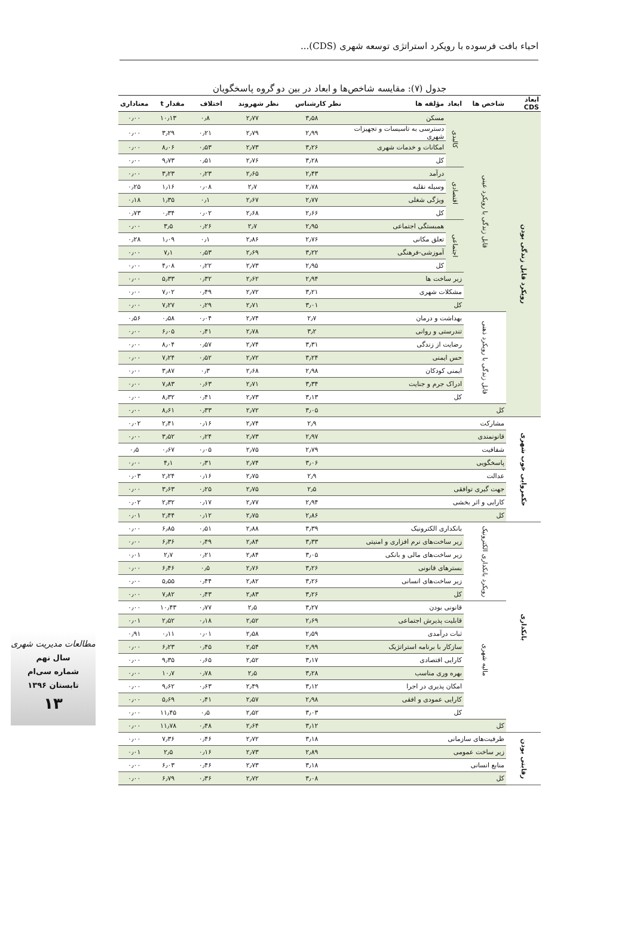احیاء بافت فرسوده با رویکرد استراتژی توسعه شهری (CDS)...
جدول (۷): مقایسه شاخص‌ها و ابعاد در بین دو گروه پاسخگویان
| ابعاد CDS | شاخص ها | ابعاد | مؤلفه ها | نظر کارشناس | نظر شهروند | اختلاف | مقدار t | معناداری |
| --- | --- | --- | --- | --- | --- | --- | --- | --- |
| رویکرد قابل زندگی بودن | قابل زندگی با رویکرد عینی | کالبدی | مسکن | ۳٫۵۸ | ۲٫۷۷ | ۰٫۸ | ۱۰٫۱۳ | ۰٫۰۰ |
| | | | دسترسی به تاسیسات و تجهیزات شهری | ۲٫۹۹ | ۲٫۷۹ | ۰٫۲۱ | ۳٫۲۹ | ۰٫۰۰ |
| | | | امکانات و خدمات شهری | ۳٫۲۶ | ۲٫۷۳ | ۰٫۵۳ | ۸٫۰۶ | ۰٫۰۰ |
| | | | کل | ۳٫۲۸ | ۲٫۷۶ | ۰٫۵۱ | ۹٫۷۳ | ۰٫۰۰ |
| | | اقتصادی | درآمد | ۲٫۴۳ | ۲٫۶۵ | ۰٫۲۳ | ۳٫۲۳ | ۰٫۰۰ |
| | | | وسیله نقلیه | ۲٫۷۸ | ۲٫۷ | ۰٫۰۸ | ۱٫۱۶ | ۰٫۲۵ |
| | | | ویژگی شغلی | ۲٫۷۷ | ۲٫۶۷ | ۰٫۱ | ۱٫۳۵ | ۰٫۱۸ |
| | | | کل | ۲٫۶۶ | ۲٫۶۸ | ۰٫۰۲ | ۰٫۳۴ | ۰٫۷۳ |
| | | اجتماعی | همبستگی اجتماعی | ۲٫۹۵ | ۲٫۷ | ۰٫۲۶ | ۳٫۵ | ۰٫۰۰ |
| | | | تعلق مکانی | ۲٫۷۶ | ۲٫۸۶ | ۰٫۱ | ۱٫۰۹ | ۰٫۲۸ |
| | | | آموزشی-فرهنگی | ۳٫۲۲ | ۲٫۶۹ | ۰٫۵۳ | ۷٫۱ | ۰٫۰۰ |
| | | | کل | ۲٫۹۵ | ۲٫۷۳ | ۰٫۲۲ | ۴٫۰۸ | ۰٫۰۰ |
| | | زیر ساخت ها | | ۲٫۹۴ | ۲٫۶۲ | ۰٫۳۲ | ۵٫۳۳ | ۰٫۰۰ |
| | | مشکلات شهری | | ۳٫۲۱ | ۲٫۷۲ | ۰٫۴۹ | ۷٫۰۲ | ۰٫۰۰ |
| | | کل | | ۳٫۰۱ | ۲٫۷۱ | ۰٫۲۹ | ۷٫۲۷ | ۰٫۰۰ |
| | قابل زندگی با رویکرد ذهنی | بهداشت و درمان | | ۲٫۷ | ۲٫۷۴ | ۰٫۰۴ | ۰٫۵۸ | ۰٫۵۶ |
| | | تندرستی و روانی | | ۳٫۲ | ۲٫۷۸ | ۰٫۴۱ | ۶٫۰۵ | ۰٫۰۰ |
| | | رضایت از زندگی | | ۳٫۳۱ | ۲٫۷۴ | ۰٫۵۷ | ۸٫۰۴ | ۰٫۰۰ |
| | | حس ایمنی | | ۳٫۲۴ | ۲٫۷۲ | ۰٫۵۲ | ۷٫۲۴ | ۰٫۰۰ |
| | | ایمنی کودکان | | ۲٫۹۸ | ۲٫۶۸ | ۰٫۳ | ۳٫۸۷ | ۰٫۰۰ |
| | | ادراک جرم و جنایت | | ۳٫۳۴ | ۲٫۷۱ | ۰٫۶۳ | ۷٫۸۳ | ۰٫۰۰ |
| | | کل | | ۳٫۱۳ | ۲٫۷۳ | ۰٫۴۱ | ۸٫۳۲ | ۰٫۰۰ |
| | کل | | | ۳٫۰۵ | ۲٫۷۲ | ۰٫۳۳ | ۸٫۶۱ | ۰٫۰۰ |
| حکمروایی خوب شهری | مشارکت | | | ۲٫۹ | ۲٫۷۴ | ۰٫۱۶ | ۲٫۴۱ | ۰٫۰۲ |
| | قانونمندی | | | ۲٫۹۷ | ۲٫۷۳ | ۰٫۲۴ | ۳٫۵۲ | ۰٫۰۰ |
| | شفافیت | | | ۲٫۷۹ | ۲٫۷۵ | ۰٫۰۵ | ۰٫۶۷ | ۰٫۵ |
| | پاسخگویی | | | ۳٫۰۶ | ۲٫۷۴ | ۰٫۳۱ | ۴٫۱ | ۰٫۰۰ |
| | عدالت | | | ۲٫۹ | ۲٫۷۵ | ۰٫۱۶ | ۲٫۲۴ | ۰٫۰۳ |
| | جهت گیری توافقی | | | ۲٫۵ | ۲٫۷۵ | ۰٫۲۵ | ۳٫۶۳ | ۰٫۰۰ |
| | کارایی و اثر بخشی | | | ۲٫۹۴ | ۲٫۷۷ | ۰٫۱۷ | ۲٫۳۲ | ۰٫۰۲ |
| | کل | | | ۲٫۸۶ | ۲٫۷۵ | ۰٫۱۲ | ۲٫۴۴ | ۰٫۰۱ |
| بانکداری | رویکرد بانکداری الکترونیک | بانکداری الکترونیک | | ۳٫۳۹ | ۲٫۸۸ | ۰٫۵۱ | ۶٫۸۵ | ۰٫۰۰ |
| | | زیر ساخت‌های نرم افزاری و امنیتی | | ۳٫۳۳ | ۲٫۸۴ | ۰٫۴۹ | ۶٫۳۶ | ۰٫۰۰ |
| | | زیر ساخت‌های مالی و بانکی | | ۳٫۰۵ | ۲٫۸۴ | ۰٫۲۱ | ۲٫۷ | ۰٫۰۱ |
| | | بسترهای قانونی | | ۳٫۲۶ | ۲٫۷۶ | ۰٫۵ | ۶٫۴۶ | ۰٫۰۰ |
| | | زیر ساخت‌های انسانی | | ۳٫۲۶ | ۲٫۸۲ | ۰٫۴۴ | ۵٫۵۵ | ۰٫۰۰ |
| | | کل | | ۳٫۲۶ | ۲٫۸۳ | ۰٫۴۳ | ۷٫۸۲ | ۰٫۰۰ |
| | مالیه شهری | قانونی بودن | | ۳٫۲۷ | ۲٫۵ | ۰٫۷۷ | ۱۰٫۴۳ | ۰٫۰۰ |
| | | قابلیت پذیرش اجتماعی | | ۲٫۶۹ | ۲٫۵۲ | ۰٫۱۸ | ۲٫۵۲ | ۰٫۰۱ |
| | | ثبات درآمدی | | ۲٫۵۹ | ۲٫۵۸ | ۰٫۰۱ | ۰٫۱۱ | ۰٫۹۱ |
| | | سازکار با برنامه استراتژیک | | ۲٫۹۹ | ۲٫۵۴ | ۰٫۴۵ | ۶٫۲۳ | ۰٫۰۰ |
| | | کارایی اقتصادی | | ۳٫۱۷ | ۲٫۵۲ | ۰٫۶۵ | ۹٫۳۵ | ۰٫۰۰ |
| | | بهره وری مناسب | | ۳٫۲۸ | ۲٫۵ | ۰٫۷۸ | ۱۰٫۷ | ۰٫۰۰ |
| | | امکان پذیری در اجرا | | ۳٫۱۲ | ۲٫۴۹ | ۰٫۶۳ | ۹٫۶۲ | ۰٫۰۰ |
| | | کارایی عمودی و افقی | | ۲٫۹۸ | ۲٫۵۷ | ۰٫۴۱ | ۵٫۶۹ | ۰٫۰۰ |
| | | کل | | ۳٫۰۳ | ۲٫۵۲ | ۰٫۵ | ۱۱٫۴۵ | ۰٫۰۰ |
| | کل | | | ۳٫۱۲ | ۲٫۶۴ | ۰٫۴۸ | ۱۱٫۷۸ | ۰٫۰۰ |
| رقابتی بودن | ظرفیت‌های سازمانی | | | ۳٫۱۸ | ۲٫۷۲ | ۰٫۴۶ | ۷٫۳۶ | ۰٫۰۰ |
| | زیر ساخت عمومی | | | ۲٫۸۹ | ۲٫۷۳ | ۰٫۱۶ | ۲٫۵ | ۰٫۰۱ |
| | منابع انسانی | | | ۳٫۱۸ | ۲٫۷۳ | ۰٫۴۶ | ۶٫۰۳ | ۰٫۰۰ |
| | کل | | | ۳٫۰۸ | ۲٫۷۲ | ۰٫۳۶ | ۶٫۷۹ | ۰٫۰۰ |
مطالعات مدیریت شهری
سال نهم
شماره سی‌ام
تابستان ۱۳۹۶
۱۳